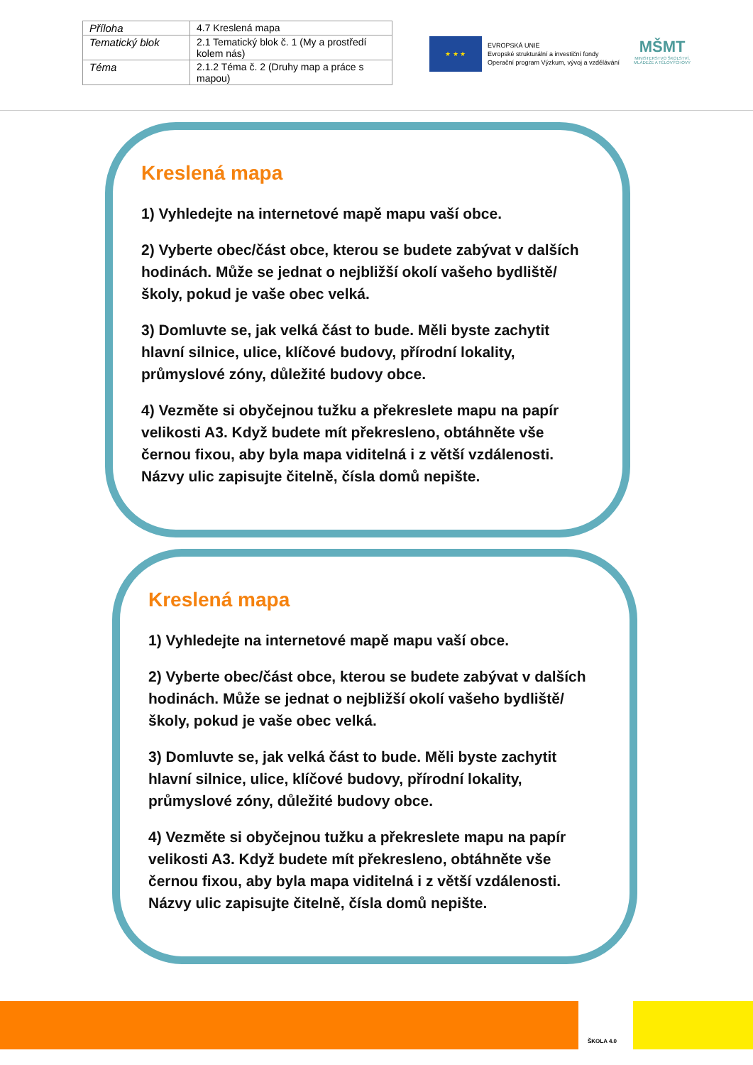| Příloha | 4.7 Kreslená mapa |
| Tematický blok | 2.1 Tematický blok č. 1 (My a prostředí kolem nás) |
| Téma | 2.1.2 Téma č. 2 (Druhy map a práce s mapou) |
★ ★ ★
EVROPSKÁ UNIE
Evropské strukturální a investiční fondy
Operační program Výzkum, vývoj a vzdělávání
MŠMT
MINISTERSTVO ŠKOLSTVÍ,
MLÁDEŽE A TĚLOVÝCHOVY
Kreslená mapa
1) Vyhledejte na internetové mapě mapu vaší obce.
2) Vyberte obec/část obce, kterou se budete zabývat v dalších hodinách. Může se jednat o nejbližší okolí vašeho bydliště/školy, pokud je vaše obec velká.
3) Domluvte se, jak velká část to bude. Měli byste zachytit hlavní silnice, ulice, klíčové budovy, přírodní lokality, průmyslové zóny, důležité budovy obce.
4) Vezměte si obyčejnou tužku a překreslete mapu na papír velikosti A3. Když budete mít překresleno, obtáhněte vše černou fixou, aby byla mapa viditelná i z větší vzdálenosti. Názvy ulic zapisujte čitelně, čísla domů nepište.
Kreslená mapa
1) Vyhledejte na internetové mapě mapu vaší obce.
2) Vyberte obec/část obce, kterou se budete zabývat v dalších hodinách. Může se jednat o nejbližší okolí vašeho bydliště/školy, pokud je vaše obec velká.
3) Domluvte se, jak velká část to bude. Měli byste zachytit hlavní silnice, ulice, klíčové budovy, přírodní lokality, průmyslové zóny, důležité budovy obce.
4) Vezměte si obyčejnou tužku a překreslete mapu na papír velikosti A3. Když budete mít překresleno, obtáhněte vše černou fixou, aby byla mapa viditelná i z větší vzdálenosti. Názvy ulic zapisujte čitelně, čísla domů nepište.
ŠKOLA 4.0